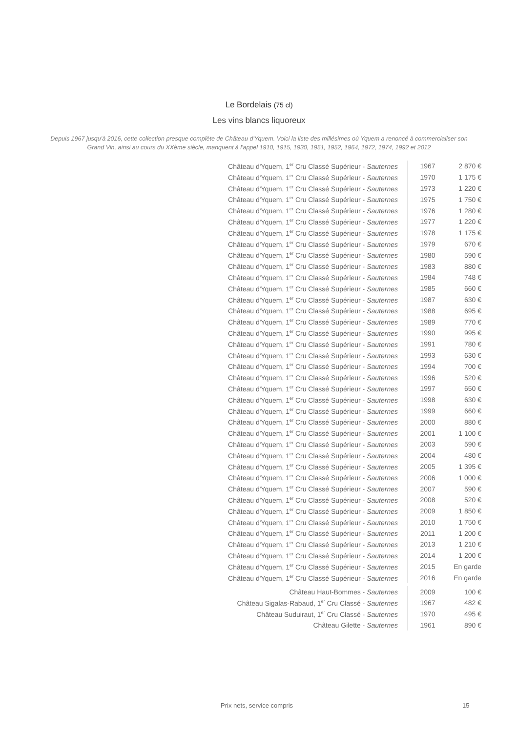Le Bordelais (75 cl)
Les vins blancs liquoreux
Depuis 1967 jusqu'à 2016, cette collection presque complète de Château d'Yquem. Voici la liste des millésimes où Yquem a renoncé à commercialiser son Grand Vin, ainsi au cours du XXème siècle, manquent à l'appel 1910, 1915, 1930, 1951, 1952, 1964, 1972, 1974, 1992 et 2012
| Château d'Yquem, 1<sup>er</sup> Cru Classé Supérieur - Sauternes | 1967 | 2 870 € |
| Château d'Yquem, 1<sup>er</sup> Cru Classé Supérieur - Sauternes | 1970 | 1 175 € |
| Château d'Yquem, 1<sup>er</sup> Cru Classé Supérieur - Sauternes | 1973 | 1 220 € |
| Château d'Yquem, 1<sup>er</sup> Cru Classé Supérieur - Sauternes | 1975 | 1 750 € |
| Château d'Yquem, 1<sup>er</sup> Cru Classé Supérieur - Sauternes | 1976 | 1 280 € |
| Château d'Yquem, 1<sup>er</sup> Cru Classé Supérieur - Sauternes | 1977 | 1 220 € |
| Château d'Yquem, 1<sup>er</sup> Cru Classé Supérieur - Sauternes | 1978 | 1 175 € |
| Château d'Yquem, 1<sup>er</sup> Cru Classé Supérieur - Sauternes | 1979 | 670 € |
| Château d'Yquem, 1<sup>er</sup> Cru Classé Supérieur - Sauternes | 1980 | 590 € |
| Château d'Yquem, 1<sup>er</sup> Cru Classé Supérieur - Sauternes | 1983 | 880 € |
| Château d'Yquem, 1<sup>er</sup> Cru Classé Supérieur - Sauternes | 1984 | 748 € |
| Château d'Yquem, 1<sup>er</sup> Cru Classé Supérieur - Sauternes | 1985 | 660 € |
| Château d'Yquem, 1<sup>er</sup> Cru Classé Supérieur - Sauternes | 1987 | 630 € |
| Château d'Yquem, 1<sup>er</sup> Cru Classé Supérieur - Sauternes | 1988 | 695 € |
| Château d'Yquem, 1<sup>er</sup> Cru Classé Supérieur - Sauternes | 1989 | 770 € |
| Château d'Yquem, 1<sup>er</sup> Cru Classé Supérieur - Sauternes | 1990 | 995 € |
| Château d'Yquem, 1<sup>er</sup> Cru Classé Supérieur - Sauternes | 1991 | 780 € |
| Château d'Yquem, 1<sup>er</sup> Cru Classé Supérieur - Sauternes | 1993 | 630 € |
| Château d'Yquem, 1<sup>er</sup> Cru Classé Supérieur - Sauternes | 1994 | 700 € |
| Château d'Yquem, 1<sup>er</sup> Cru Classé Supérieur - Sauternes | 1996 | 520 € |
| Château d'Yquem, 1<sup>er</sup> Cru Classé Supérieur - Sauternes | 1997 | 650 € |
| Château d'Yquem, 1<sup>er</sup> Cru Classé Supérieur - Sauternes | 1998 | 630 € |
| Château d'Yquem, 1<sup>er</sup> Cru Classé Supérieur - Sauternes | 1999 | 660 € |
| Château d'Yquem, 1<sup>er</sup> Cru Classé Supérieur - Sauternes | 2000 | 880 € |
| Château d'Yquem, 1<sup>er</sup> Cru Classé Supérieur - Sauternes | 2001 | 1 100 € |
| Château d'Yquem, 1<sup>er</sup> Cru Classé Supérieur - Sauternes | 2003 | 590 € |
| Château d'Yquem, 1<sup>er</sup> Cru Classé Supérieur - Sauternes | 2004 | 480 € |
| Château d'Yquem, 1<sup>er</sup> Cru Classé Supérieur - Sauternes | 2005 | 1 395 € |
| Château d'Yquem, 1<sup>er</sup> Cru Classé Supérieur - Sauternes | 2006 | 1 000 € |
| Château d'Yquem, 1<sup>er</sup> Cru Classé Supérieur - Sauternes | 2007 | 590 € |
| Château d'Yquem, 1<sup>er</sup> Cru Classé Supérieur - Sauternes | 2008 | 520 € |
| Château d'Yquem, 1<sup>er</sup> Cru Classé Supérieur - Sauternes | 2009 | 1 850 € |
| Château d'Yquem, 1<sup>er</sup> Cru Classé Supérieur - Sauternes | 2010 | 1 750 € |
| Château d'Yquem, 1<sup>er</sup> Cru Classé Supérieur - Sauternes | 2011 | 1 200 € |
| Château d'Yquem, 1<sup>er</sup> Cru Classé Supérieur - Sauternes | 2013 | 1 210 € |
| Château d'Yquem, 1<sup>er</sup> Cru Classé Supérieur - Sauternes | 2014 | 1 200 € |
| Château d'Yquem, 1<sup>er</sup> Cru Classé Supérieur - Sauternes | 2015 | En garde |
| Château d'Yquem, 1<sup>er</sup> Cru Classé Supérieur - Sauternes | 2016 | En garde |
| Château Haut-Bommes - Sauternes | 2009 | 100 € |
| Château Sigalas-Rabaud, 1<sup>er</sup> Cru Classé - Sauternes | 1967 | 482 € |
| Château Suduiraut, 1<sup>er</sup> Cru Classé - Sauternes | 1970 | 495 € |
| Château Gilette - Sauternes | 1961 | 890 € |
Prix nets, service compris 15